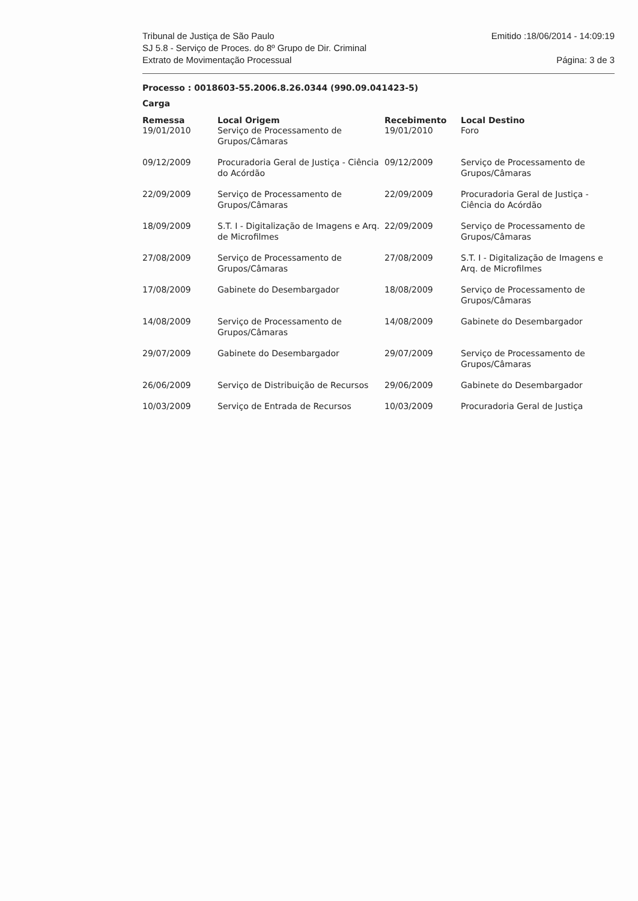Tribunal de Justiça de São Paulo
SJ 5.8 - Serviço de Proces. do 8º Grupo de Dir. Criminal
Extrato de Movimentação Processual
Emitido :18/06/2014 - 14:09:19
Página: 3 de 3
Processo : 0018603-55.2006.8.26.0344 (990.09.041423-5)
Carga
| Remessa | Local Origem | Recebimento | Local Destino |
| --- | --- | --- | --- |
| 19/01/2010 | Serviço de Processamento de Grupos/Câmaras | 19/01/2010 | Foro |
| 09/12/2009 | Procuradoria Geral de Justiça - Ciência do Acórdão | 09/12/2009 | Serviço de Processamento de Grupos/Câmaras |
| 22/09/2009 | Serviço de Processamento de Grupos/Câmaras | 22/09/2009 | Procuradoria Geral de Justiça - Ciência do Acórdão |
| 18/09/2009 | S.T. I - Digitalização de Imagens e Arq. de Microfilmes | 22/09/2009 | Serviço de Processamento de Grupos/Câmaras |
| 27/08/2009 | Serviço de Processamento de Grupos/Câmaras | 27/08/2009 | S.T. I - Digitalização de Imagens e Arq. de Microfilmes |
| 17/08/2009 | Gabinete do Desembargador | 18/08/2009 | Serviço de Processamento de Grupos/Câmaras |
| 14/08/2009 | Serviço de Processamento de Grupos/Câmaras | 14/08/2009 | Gabinete do Desembargador |
| 29/07/2009 | Gabinete do Desembargador | 29/07/2009 | Serviço de Processamento de Grupos/Câmaras |
| 26/06/2009 | Serviço de Distribuição de Recursos | 29/06/2009 | Gabinete do Desembargador |
| 10/03/2009 | Serviço de Entrada de Recursos | 10/03/2009 | Procuradoria Geral de Justiça |